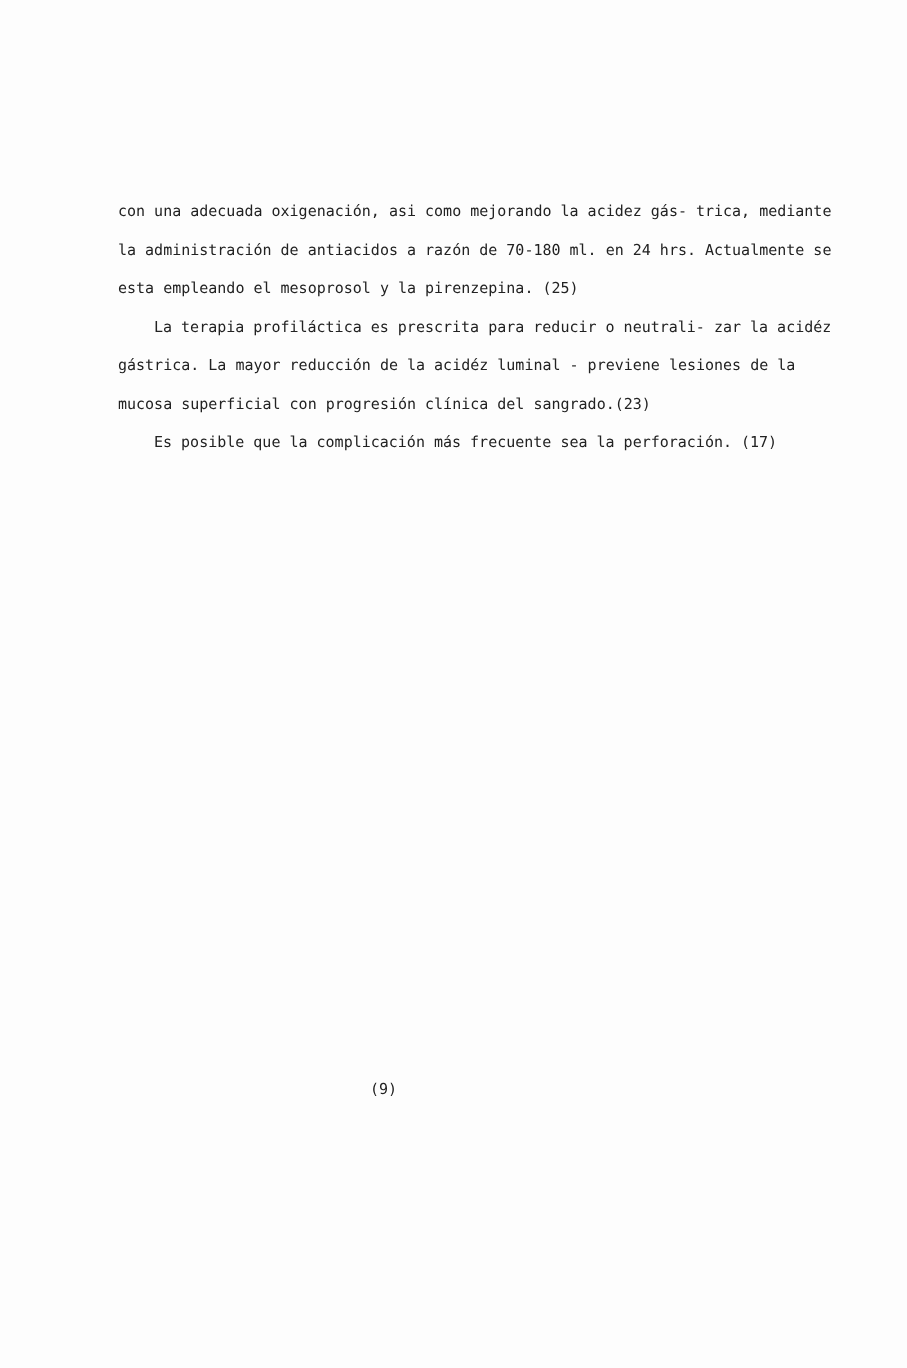con una adecuada oxigenación, asi como mejorando la acidez gás- trica, mediante la administración de antiacidos a razón de 70-180 ml. en 24 hrs. Actualmente se esta empleando el mesoprosol y la pirenzepina. (25)
La terapia profiláctica es prescrita para reducir o neutrali- zar la acidéz gástrica. La mayor reducción de la acidéz luminal - previene lesiones de la mucosa superficial con progresión clínica del sangrado.(23)
Es posible que la complicación más frecuente sea la perforación. (17)
(9)